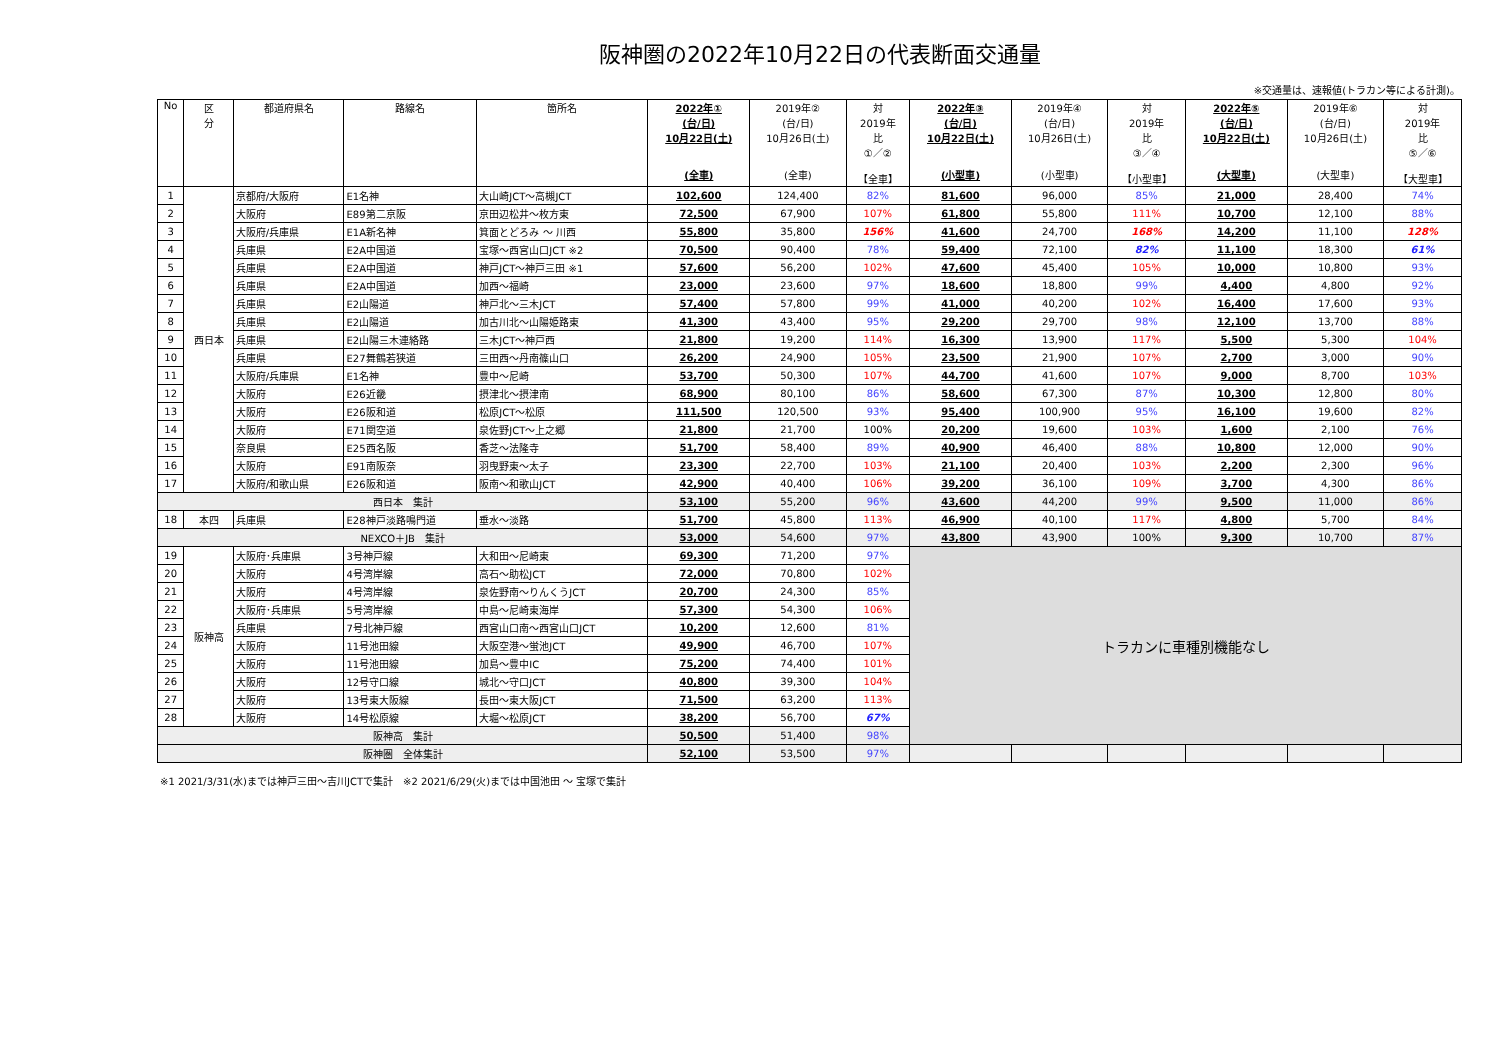阪神圏の2022年10月22日の代表断面交通量
※交通量は、速報値(トラカン等による計測)。
| No | 区 分 | 都道府県名 | 路線名 | 箇所名 | 2022年① (台/日) 10月22日(土) (全車) | 2019年② (台/日) 10月26日(土) (全車) | 対 2019年 比 ①／② 【全車】 | 2022年③ (台/日) 10月22日(土) (小型車) | 2019年④ (台/日) 10月26日(土) (小型車) | 対 2019年 比 ③／④ 【小型車】 | 2022年⑤ (台/日) 10月22日(土) (大型車) | 2019年⑥ (台/日) 10月26日(土) (大型車) | 対 2019年 比 ⑤／⑥ 【大型車】 |
| --- | --- | --- | --- | --- | --- | --- | --- | --- | --- | --- | --- | --- | --- |
| 1 | 西日本 | 京都府/大阪府 | E1名神 | 大山崎JCT～高槻JCT | 102,600 | 124,400 | 82% | 81,600 | 96,000 | 85% | 21,000 | 28,400 | 74% |
| 2 | | 大阪府 | E89第二京阪 | 京田辺松井～枚方東 | 72,500 | 67,900 | 107% | 61,800 | 55,800 | 111% | 10,700 | 12,100 | 88% |
| 3 | | 大阪府/兵庫県 | E1A新名神 | 箕面とどろみ ～ 川西 | 55,800 | 35,800 | 156% | 41,600 | 24,700 | 168% | 14,200 | 11,100 | 128% |
| 4 | | 兵庫県 | E2A中国道 | 宝塚～西宮山口JCT ※2 | 70,500 | 90,400 | 78% | 59,400 | 72,100 | 82% | 11,100 | 18,300 | 61% |
| 5 | | 兵庫県 | E2A中国道 | 神戸JCT～神戸三田 ※1 | 57,600 | 56,200 | 102% | 47,600 | 45,400 | 105% | 10,000 | 10,800 | 93% |
| 6 | | 兵庫県 | E2A中国道 | 加西～福崎 | 23,000 | 23,600 | 97% | 18,600 | 18,800 | 99% | 4,400 | 4,800 | 92% |
| 7 | | 兵庫県 | E2山陽道 | 神戸北～三木JCT | 57,400 | 57,800 | 99% | 41,000 | 40,200 | 102% | 16,400 | 17,600 | 93% |
| 8 | | 兵庫県 | E2山陽道 | 加古川北～山陽姫路東 | 41,300 | 43,400 | 95% | 29,200 | 29,700 | 98% | 12,100 | 13,700 | 88% |
| 9 | | 兵庫県 | E2山陽三木連絡路 | 三木JCT～神戸西 | 21,800 | 19,200 | 114% | 16,300 | 13,900 | 117% | 5,500 | 5,300 | 104% |
| 10 | | 兵庫県 | E27舞鶴若狭道 | 三田西～丹南篠山口 | 26,200 | 24,900 | 105% | 23,500 | 21,900 | 107% | 2,700 | 3,000 | 90% |
| 11 | | 大阪府/兵庫県 | E1名神 | 豊中～尼崎 | 53,700 | 50,300 | 107% | 44,700 | 41,600 | 107% | 9,000 | 8,700 | 103% |
| 12 | | 大阪府 | E26近畿 | 摂津北～摂津南 | 68,900 | 80,100 | 86% | 58,600 | 67,300 | 87% | 10,300 | 12,800 | 80% |
| 13 | | 大阪府 | E26阪和道 | 松原JCT～松原 | 111,500 | 120,500 | 93% | 95,400 | 100,900 | 95% | 16,100 | 19,600 | 82% |
| 14 | | 大阪府 | E71関空道 | 泉佐野JCT～上之郷 | 21,800 | 21,700 | 100% | 20,200 | 19,600 | 103% | 1,600 | 2,100 | 76% |
| 15 | | 奈良県 | E25西名阪 | 香芝～法隆寺 | 51,700 | 58,400 | 89% | 40,900 | 46,400 | 88% | 10,800 | 12,000 | 90% |
| 16 | | 大阪府 | E91南阪奈 | 羽曳野東～太子 | 23,300 | 22,700 | 103% | 21,100 | 20,400 | 103% | 2,200 | 2,300 | 96% |
| 17 | | 大阪府/和歌山県 | E26阪和道 | 阪南～和歌山JCT | 42,900 | 40,400 | 106% | 39,200 | 36,100 | 109% | 3,700 | 4,300 | 86% |
| 西日本 集計 | | | | | 53,100 | 55,200 | 96% | 43,600 | 44,200 | 99% | 9,500 | 11,000 | 86% |
| 18 | 本四 | 兵庫県 | E28神戸淡路鳴門道 | 垂水～淡路 | 51,700 | 45,800 | 113% | 46,900 | 40,100 | 117% | 4,800 | 5,700 | 84% |
| NEXCO＋JB 集計 | | | | | 53,000 | 54,600 | 97% | 43,800 | 43,900 | 100% | 9,300 | 10,700 | 87% |
| 19 | 阪神高 | 大阪府･兵庫県 | 3号神戸線 | 大和田～尼崎東 | 69,300 | 71,200 | 97% | トラカンに車種別機能なし | | | | | |
| 20 | | 大阪府 | 4号湾岸線 | 高石～助松JCT | 72,000 | 70,800 | 102% | | | | | | |
| 21 | | 大阪府 | 4号湾岸線 | 泉佐野南～りんくうJCT | 20,700 | 24,300 | 85% | | | | | | |
| 22 | | 大阪府･兵庫県 | 5号湾岸線 | 中島～尼崎東海岸 | 57,300 | 54,300 | 106% | | | | | | |
| 23 | | 兵庫県 | 7号北神戸線 | 西宮山口南～西宮山口JCT | 10,200 | 12,600 | 81% | | | | | | |
| 24 | | 大阪府 | 11号池田線 | 大阪空港～蛍池JCT | 49,900 | 46,700 | 107% | | | | | | |
| 25 | | 大阪府 | 11号池田線 | 加島～豊中IC | 75,200 | 74,400 | 101% | | | | | | |
| 26 | | 大阪府 | 12号守口線 | 城北～守口JCT | 40,800 | 39,300 | 104% | | | | | | |
| 27 | | 大阪府 | 13号東大阪線 | 長田～東大阪JCT | 71,500 | 63,200 | 113% | | | | | | |
| 28 | | 大阪府 | 14号松原線 | 大堀～松原JCT | 38,200 | 56,700 | 67% | | | | | | |
| 阪神高 集計 | | | | | 50,500 | 51,400 | 98% | | | | | | |
| 阪神圏 全体集計 | | | | | 52,100 | 53,500 | 97% | | | | | | |
※1 2021/3/31(水)までは神戸三田～吉川JCTで集計　※2 2021/6/29(火)までは中国池田 ～ 宝塚で集計